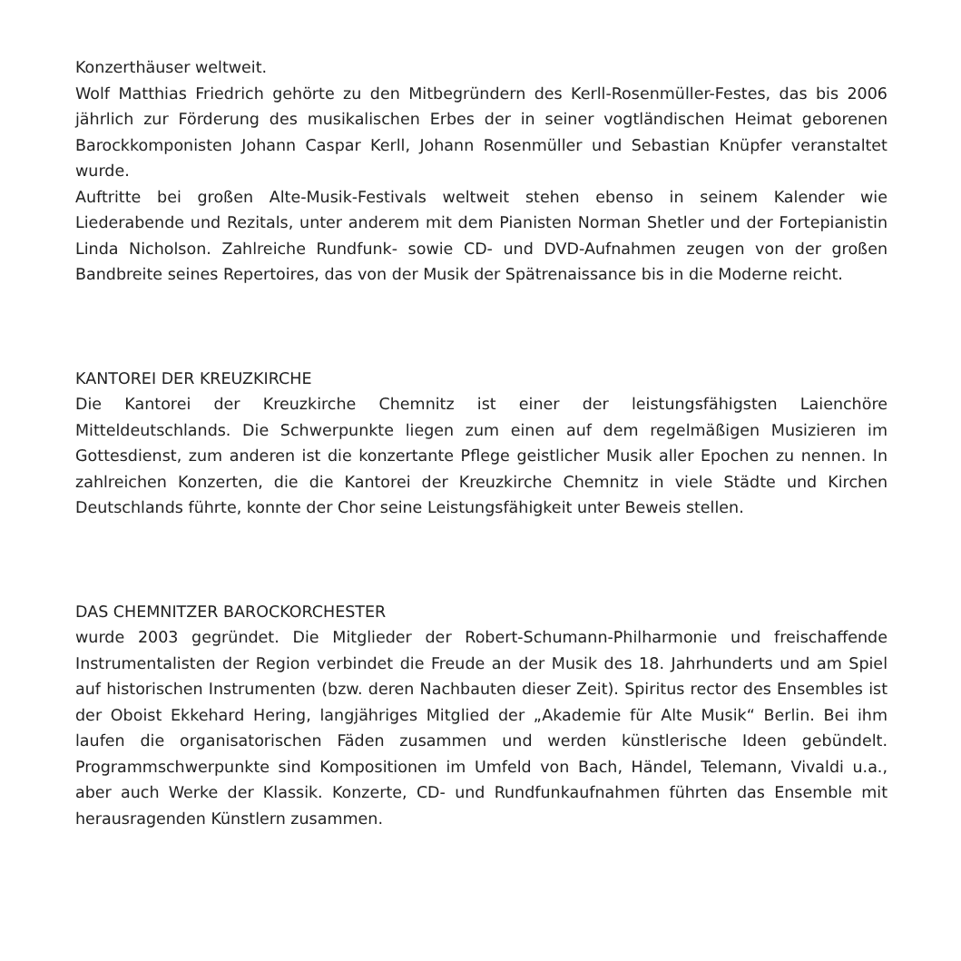Konzerthäuser weltweit.
Wolf Matthias Friedrich gehörte zu den Mitbegründern des Kerll-Rosenmüller-Festes, das bis 2006 jährlich zur Förderung des musikalischen Erbes der in seiner vogtländischen Heimat geborenen Barockkomponisten Johann Caspar Kerll, Johann Rosenmüller und Sebastian Knüpfer veranstaltet wurde.
Auftritte bei großen Alte-Musik-Festivals weltweit stehen ebenso in seinem Kalender wie Liederabende und Rezitals, unter anderem mit dem Pianisten Norman Shetler und der Fortepianistin Linda Nicholson. Zahlreiche Rundfunk- sowie CD- und DVD-Aufnahmen zeugen von der großen Bandbreite seines Repertoires, das von der Musik der Spätrenaissance bis in die Moderne reicht.
KANTOREI DER KREUZKIRCHE
Die Kantorei der Kreuzkirche Chemnitz ist einer der leistungsfähigsten Laienchöre Mitteldeutschlands. Die Schwerpunkte liegen zum einen auf dem regelmäßigen Musizieren im Gottesdienst, zum anderen ist die konzertante Pflege geistlicher Musik aller Epochen zu nennen. In zahlreichen Konzerten, die die Kantorei der Kreuzkirche Chemnitz in viele Städte und Kirchen Deutschlands führte, konnte der Chor seine Leistungsfähigkeit unter Beweis stellen.
DAS CHEMNITZER BAROCKORCHESTER
wurde 2003 gegründet. Die Mitglieder der Robert-Schumann-Philharmonie und freischaffende Instrumentalisten der Region verbindet die Freude an der Musik des 18. Jahrhunderts und am Spiel auf historischen Instrumenten (bzw. deren Nachbauten dieser Zeit). Spiritus rector des Ensembles ist der Oboist Ekkehard Hering, langjähriges Mitglied der „Akademie für Alte Musik“ Berlin. Bei ihm laufen die organisatorischen Fäden zusammen und werden künstlerische Ideen gebündelt. Programmschwerpunkte sind Kompositionen im Umfeld von Bach, Händel, Telemann, Vivaldi u.a., aber auch Werke der Klassik. Konzerte, CD- und Rundfunkaufnahmen führten das Ensemble mit herausragenden Künstlern zusammen.